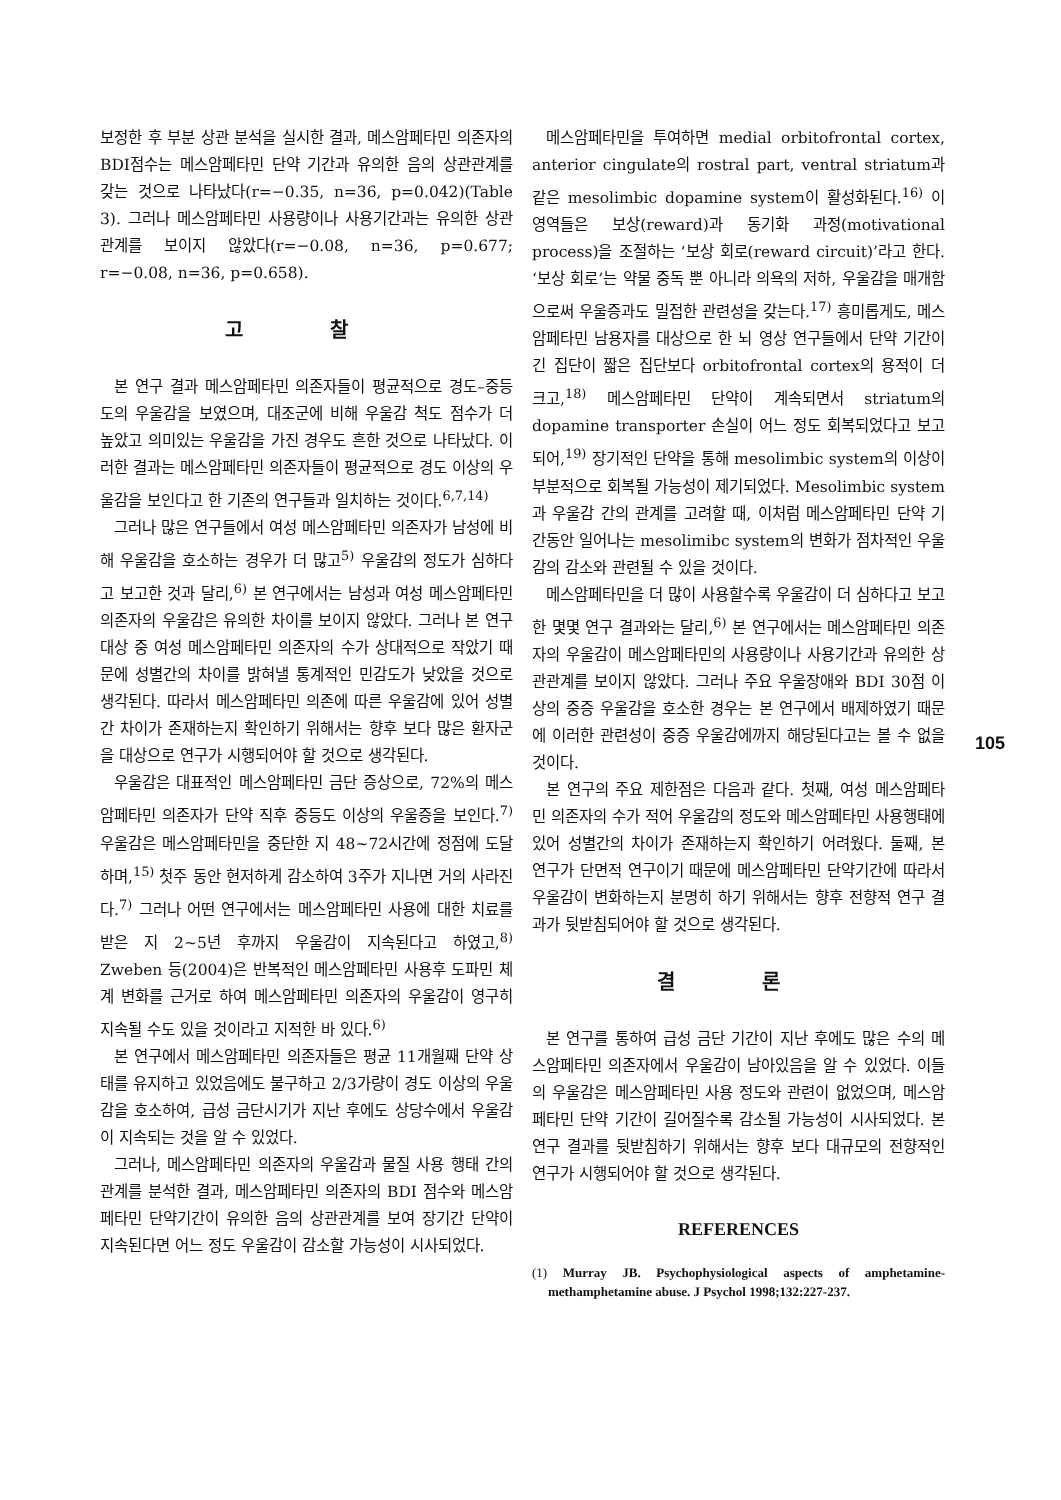보정한 후 부분 상관 분석을 실시한 결과, 메스암페타민 의존자의 BDI점수는 메스암페타민 단약 기간과 유의한 음의 상관관계를 갖는 것으로 나타났다(r=−0.35, n=36, p=0.042)(Table 3). 그러나 메스암페타민 사용량이나 사용기간과는 유의한 상관관계를 보이지 않았다(r=−0.08, n=36, p=0.677; r=−0.08, n=36, p=0.658).
고 찰
본 연구 결과 메스암페타민 의존자들이 평균적으로 경도–중등도의 우울감을 보였으며, 대조군에 비해 우울감 척도 점수가 더 높았고 의미있는 우울감을 가진 경우도 흔한 것으로 나타났다. 이러한 결과는 메스암페타민 의존자들이 평균적으로 경도 이상의 우울감을 보인다고 한 기존의 연구들과 일치하는 것이다.<sup>6,7,14)</sup>
그러나 많은 연구들에서 여성 메스암페타민 의존자가 남성에 비해 우울감을 호소하는 경우가 더 많고<sup>5)</sup> 우울감의 정도가 심하다고 보고한 것과 달리,<sup>6)</sup> 본 연구에서는 남성과 여성 메스암페타민 의존자의 우울감은 유의한 차이를 보이지 않았다. 그러나 본 연구 대상 중 여성 메스암페타민 의존자의 수가 상대적으로 작았기 때문에 성별간의 차이를 밝혀낼 통계적인 민감도가 낮았을 것으로 생각된다. 따라서 메스암페타민 의존에 따른 우울감에 있어 성별간 차이가 존재하는지 확인하기 위해서는 향후 보다 많은 환자군을 대상으로 연구가 시행되어야 할 것으로 생각된다.
우울감은 대표적인 메스암페타민 금단 증상으로, 72%의 메스암페타민 의존자가 단약 직후 중등도 이상의 우울증을 보인다.<sup>7)</sup> 우울감은 메스암페타민을 중단한 지 48~72시간에 정점에 도달하며,<sup>15)</sup> 첫주 동안 현저하게 감소하여 3주가 지나면 거의 사라진다.<sup>7)</sup> 그러나 어떤 연구에서는 메스암페타민 사용에 대한 치료를 받은 지 2~5년 후까지 우울감이 지속된다고 하였고,<sup>8)</sup> Zweben 등(2004)은 반복적인 메스암페타민 사용후 도파민 체계 변화를 근거로 하여 메스암페타민 의존자의 우울감이 영구히 지속될 수도 있을 것이라고 지적한 바 있다.<sup>6)</sup>
본 연구에서 메스암페타민 의존자들은 평균 11개월째 단약 상태를 유지하고 있었음에도 불구하고 2/3가량이 경도 이상의 우울감을 호소하여, 급성 금단시기가 지난 후에도 상당수에서 우울감이 지속되는 것을 알 수 있었다.
그러나, 메스암페타민 의존자의 우울감과 물질 사용 행태 간의 관계를 분석한 결과, 메스암페타민 의존자의 BDI 점수와 메스암페타민 단약기간이 유의한 음의 상관관계를 보여 장기간 단약이 지속된다면 어느 정도 우울감이 감소할 가능성이 시사되었다.
메스암페타민을 투여하면 medial orbitofrontal cortex, anterior cingulate의 rostral part, ventral striatum과 같은 mesolimbic dopamine system이 활성화된다.<sup>16)</sup> 이 영역들은 보상(reward)과 동기화 과정(motivational process)을 조절하는 ‘보상 회로(reward circuit)’라고 한다. ‘보상 회로’는 약물 중독 뿐 아니라 의욕의 저하, 우울감을 매개함으로써 우울증과도 밀접한 관련성을 갖는다.<sup>17)</sup> 흥미롭게도, 메스암페타민 남용자를 대상으로 한 뇌 영상 연구들에서 단약 기간이 긴 집단이 짧은 집단보다 orbitofrontal cortex의 용적이 더 크고,<sup>18)</sup> 메스암페타민 단약이 계속되면서 striatum의 dopamine transporter 손실이 어느 정도 회복되었다고 보고되어,<sup>19)</sup> 장기적인 단약을 통해 mesolimbic system의 이상이 부분적으로 회복될 가능성이 제기되었다. Mesolimbic system과 우울감 간의 관계를 고려할 때, 이처럼 메스암페타민 단약 기간동안 일어나는 mesolimibc system의 변화가 점차적인 우울감의 감소와 관련될 수 있을 것이다.
메스암페타민을 더 많이 사용할수록 우울감이 더 심하다고 보고한 몇몇 연구 결과와는 달리,<sup>6)</sup> 본 연구에서는 메스암페타민 의존자의 우울감이 메스암페타민의 사용량이나 사용기간과 유의한 상관관계를 보이지 않았다. 그러나 주요 우울장애와 BDI 30점 이상의 중증 우울감을 호소한 경우는 본 연구에서 배제하였기 때문에 이러한 관련성이 중증 우울감에까지 해당된다고는 볼 수 없을 것이다.
본 연구의 주요 제한점은 다음과 같다. 첫째, 여성 메스암페타민 의존자의 수가 적어 우울감의 정도와 메스암페타민 사용행태에 있어 성별간의 차이가 존재하는지 확인하기 어려웠다. 둘째, 본 연구가 단면적 연구이기 때문에 메스암페타민 단약기간에 따라서 우울감이 변화하는지 분명히 하기 위해서는 향후 전향적 연구 결과가 뒷받침되어야 할 것으로 생각된다.
결 론
본 연구를 통하여 급성 금단 기간이 지난 후에도 많은 수의 메스암페타민 의존자에서 우울감이 남아있음을 알 수 있었다. 이들의 우울감은 메스암페타민 사용 정도와 관련이 없었으며, 메스암페타민 단약 기간이 길어질수록 감소될 가능성이 시사되었다. 본 연구 결과를 뒷받침하기 위해서는 향후 보다 대규모의 전향적인 연구가 시행되어야 할 것으로 생각된다.
REFERENCES
(1) Murray JB. Psychophysiological aspects of amphetamine-methamphetamine abuse. J Psychol 1998;132:227-237.
105